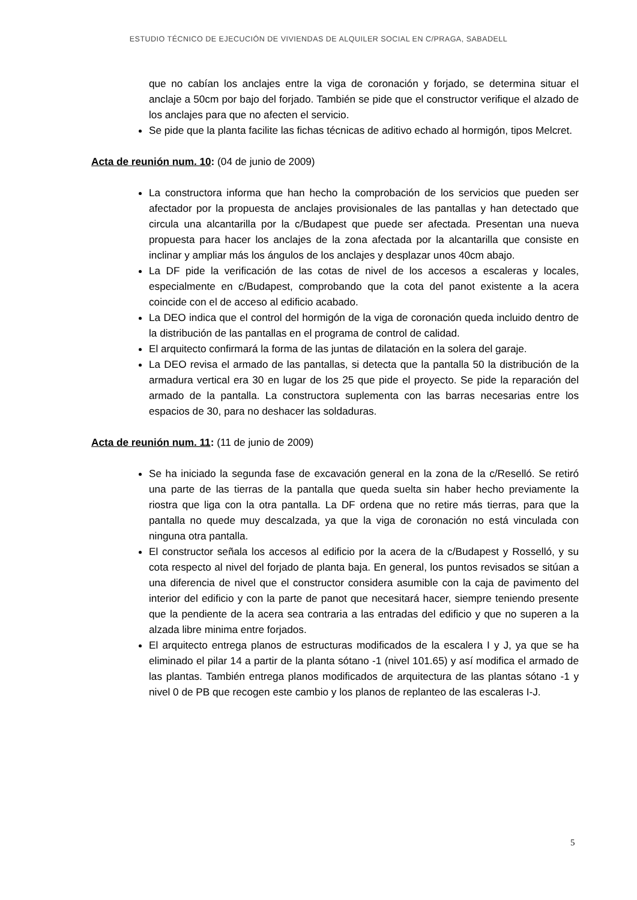ESTUDIO TÉCNICO DE EJECUCIÓN DE VIVIENDAS DE ALQUILER SOCIAL EN C/PRAGA, SABADELL
que no cabían los anclajes entre la viga de coronación y forjado, se determina situar el anclaje a 50cm por bajo del forjado. También se pide que el constructor verifique el alzado de los anclajes para que no afecten el servicio.
Se pide que la planta facilite las fichas técnicas de aditivo echado al hormigón, tipos Melcret.
Acta de reunión num. 10: (04 de junio de 2009)
La constructora informa que han hecho la comprobación de los servicios que pueden ser afectador por la propuesta de anclajes provisionales de las pantallas y han detectado que circula una alcantarilla por la c/Budapest que puede ser afectada. Presentan una nueva propuesta para hacer los anclajes de la zona afectada por la alcantarilla que consiste en inclinar y ampliar más los ángulos de los anclajes y desplazar unos 40cm abajo.
La DF pide la verificación de las cotas de nivel de los accesos a escaleras y locales, especialmente en c/Budapest, comprobando que la cota del panot existente a la acera coincide con el de acceso al edificio acabado.
La DEO indica que el control del hormigón de la viga de coronación queda incluido dentro de la distribución de las pantallas en el programa de control de calidad.
El arquitecto confirmará la forma de las juntas de dilatación en la solera del garaje.
La DEO revisa el armado de las pantallas, si detecta que la pantalla 50 la distribución de la armadura vertical era 30 en lugar de los 25 que pide el proyecto. Se pide la reparación del armado de la pantalla. La constructora suplementa con las barras necesarias entre los espacios de 30, para no deshacer las soldaduras.
Acta de reunión num. 11: (11 de junio de 2009)
Se ha iniciado la segunda fase de excavación general en la zona de la c/Reselló. Se retiró una parte de las tierras de la pantalla que queda suelta sin haber hecho previamente la riostra que liga con la otra pantalla. La DF ordena que no retire más tierras, para que la pantalla no quede muy descalzada, ya que la viga de coronación no está vinculada con ninguna otra pantalla.
El constructor señala los accesos al edificio por la acera de la c/Budapest y Rosselló, y su cota respecto al nivel del forjado de planta baja. En general, los puntos revisados se sitúan a una diferencia de nivel que el constructor considera asumible con la caja de pavimento del interior del edificio y con la parte de panot que necesitará hacer, siempre teniendo presente que la pendiente de la acera sea contraria a las entradas del edificio y que no superen a la alzada libre minima entre forjados.
El arquitecto entrega planos de estructuras modificados de la escalera I y J, ya que se ha eliminado el pilar 14 a partir de la planta sótano -1 (nivel 101.65) y así modifica el armado de las plantas. También entrega planos modificados de arquitectura de las plantas sótano -1 y nivel 0 de PB que recogen este cambio y los planos de replanteo de las escaleras I-J.
5